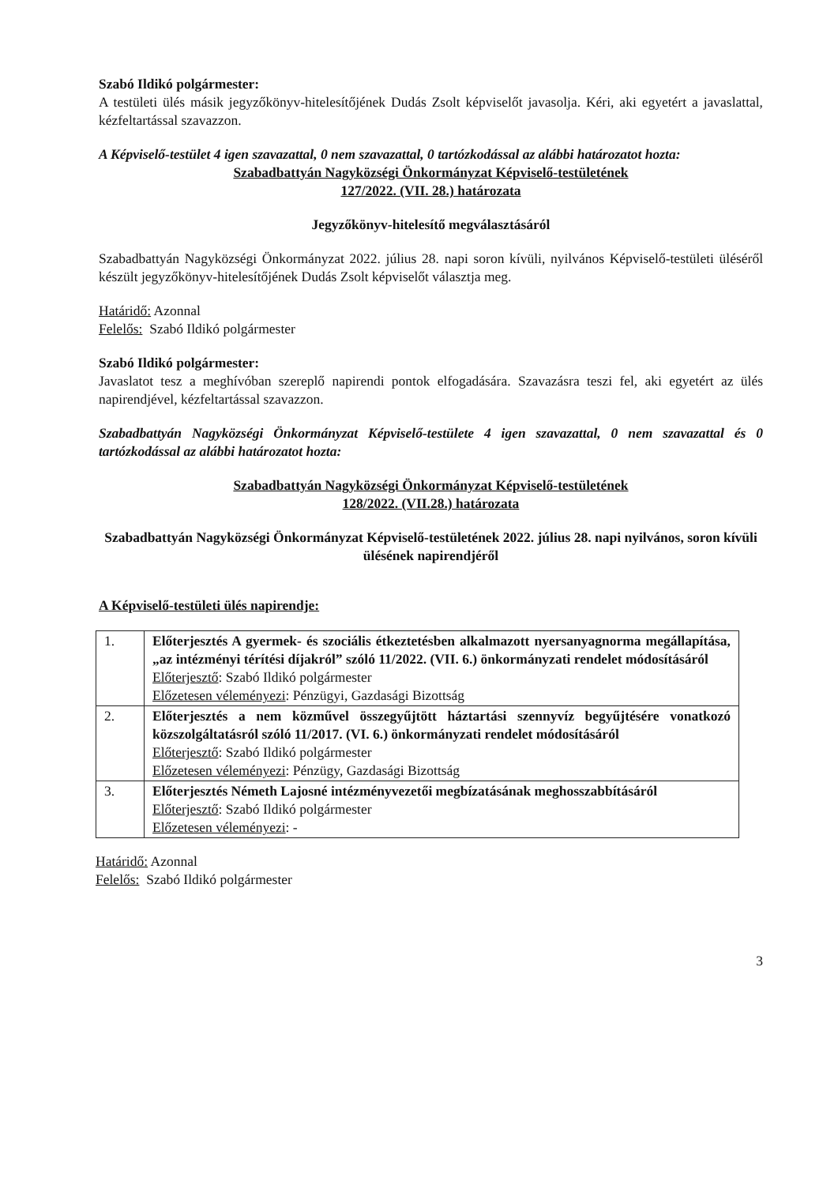Szabó Ildikó polgármester:
A testületi ülés másik jegyzőkönyv-hitelesítőjének Dudás Zsolt képviselőt javasolja. Kéri, aki egyetért a javaslattal, kézfeltartással szavazzon.
A Képviselő-testület 4 igen szavazattal, 0 nem szavazattal, 0 tartózkodással az alábbi határozatot hozta:
Szabadbattyán Nagyközségi Önkormányzat Képviselő-testületének
127/2022. (VII. 28.) határozata
Jegyzőkönyv-hitelesítő megválasztásáról
Szabadbattyán Nagyközségi Önkormányzat 2022. július 28. napi soron kívüli, nyilvános Képviselő-testületi üléséről készült jegyzőkönyv-hitelesítőjének Dudás Zsolt képviselőt választja meg.
Határidő: Azonnal
Felelős: Szabó Ildikó polgármester
Szabó Ildikó polgármester:
Javaslatot tesz a meghívóban szereplő napirendi pontok elfogadására. Szavazásra teszi fel, aki egyetért az ülés napirendjével, kézfeltartással szavazzon.
Szabadbattyán Nagyközségi Önkormányzat Képviselő-testülete 4 igen szavazattal, 0 nem szavazattal és 0 tartózkodással az alábbi határozatot hozta:
Szabadbattyán Nagyközségi Önkormányzat Képviselő-testületének
128/2022. (VII.28.) határozata
Szabadbattyán Nagyközségi Önkormányzat Képviselő-testületének 2022. július 28. napi nyilvános, soron kívüli ülésének napirendjéről
A Képviselő-testületi ülés napirendje:
| 1. | Előterjesztés A gyermek- és szociális étkeztetésben alkalmazott nyersanyagnorma megállapítása, „az intézményi térítési díjakról” szóló 11/2022. (VII. 6.) önkormányzati rendelet módosításáról Előterjesztő : Szabó Ildikó polgármester Előzetesen véleményezi : Pénzügyi, Gazdasági Bizottság |
| 2. | Előterjesztés a nem közművel összegyűjtött háztartási szennyvíz begyűjtésére vonatkozó közszolgáltatásról szóló 11/2017. (VI. 6.) önkormányzati rendelet módosításáról Előterjesztő : Szabó Ildikó polgármester Előzetesen véleményezi : Pénzügy, Gazdasági Bizottság |
| 3. | Előterjesztés Németh Lajosné intézményvezetői megbízatásának meghosszabbításáról Előterjesztő : Szabó Ildikó polgármester Előzetesen véleményezi : - |
Határidő: Azonnal
Felelős: Szabó Ildikó polgármester
3